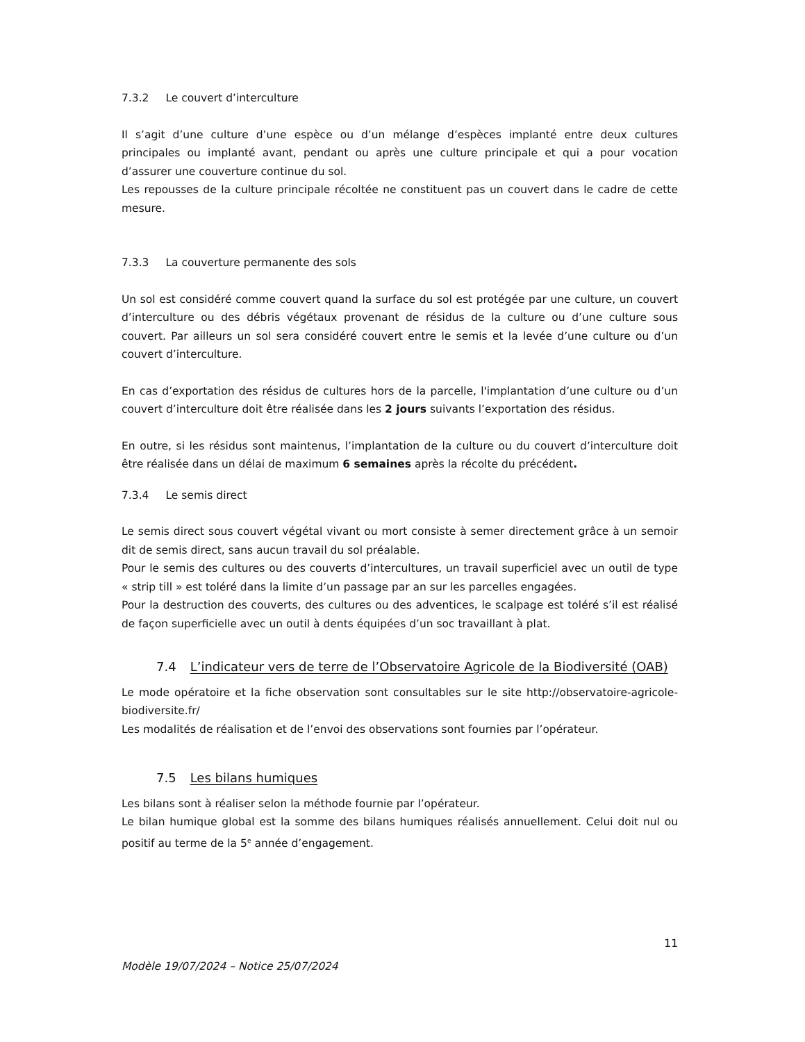7.3.2 Le couvert d’interculture
Il s’agit d’une culture d’une espèce ou d’un mélange d’espèces implanté entre deux cultures principales ou implanté avant, pendant ou après une culture principale et qui a pour vocation d’assurer une couverture continue du sol.
Les repousses de la culture principale récoltée ne constituent pas un couvert dans le cadre de cette mesure.
7.3.3 La couverture permanente des sols
Un sol est considéré comme couvert quand la surface du sol est protégée par une culture, un couvert d’interculture ou des débris végétaux provenant de résidus de la culture ou d’une culture sous couvert. Par ailleurs un sol sera considéré couvert entre le semis et la levée d’une culture ou d’un couvert d’interculture.
En cas d’exportation des résidus de cultures hors de la parcelle, l'implantation d’une culture ou d’un couvert d’interculture doit être réalisée dans les 2 jours suivants l’exportation des résidus.
En outre, si les résidus sont maintenus, l’implantation de la culture ou du couvert d’interculture doit être réalisée dans un délai de maximum 6 semaines après la récolte du précédent.
7.3.4 Le semis direct
Le semis direct sous couvert végétal vivant ou mort consiste à semer directement grâce à un semoir dit de semis direct, sans aucun travail du sol préalable.
Pour le semis des cultures ou des couverts d’intercultures, un travail superficiel avec un outil de type « strip till » est toléré dans la limite d’un passage par an sur les parcelles engagées.
Pour la destruction des couverts, des cultures ou des adventices, le scalpage est toléré s’il est réalisé de façon superficielle avec un outil à dents équipées d’un soc travaillant à plat.
7.4 L’indicateur vers de terre de l’Observatoire Agricole de la Biodiversité (OAB)
Le mode opératoire et la fiche observation sont consultables sur le site http://observatoire-agricole-biodiversite.fr/
Les modalités de réalisation et de l’envoi des observations sont fournies par l’opérateur.
7.5 Les bilans humiques
Les bilans sont à réaliser selon la méthode fournie par l’opérateur.
Le bilan humique global est la somme des bilans humiques réalisés annuellement. Celui doit nul ou positif au terme de la 5<sup>e</sup> année d’engagement.
11
Modèle 19/07/2024 – Notice 25/07/2024